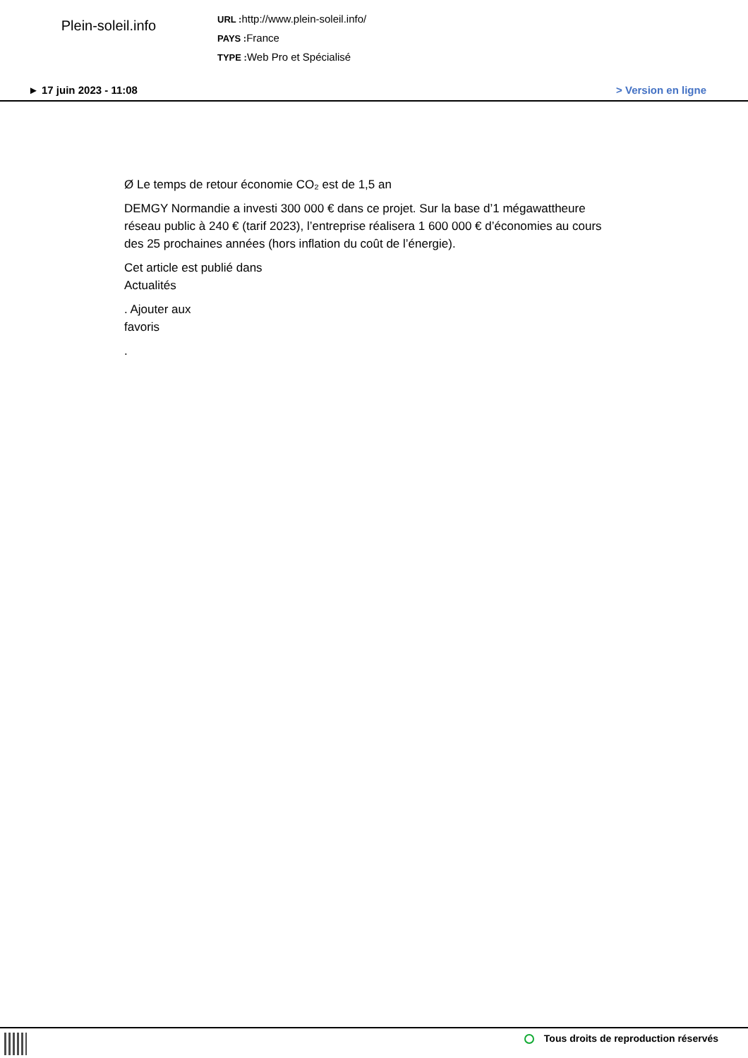Plein-soleil.info
URL : http://www.plein-soleil.info/
PAYS : France
TYPE : Web Pro et Spécialisé
► 17 juin 2023 - 11:08 > Version en ligne
Ø Le temps de retour économie CO₂ est de 1,5 an
DEMGY Normandie a investi 300 000 € dans ce projet. Sur la base d’1 mégawattheure réseau public à 240 € (tarif 2023), l’entreprise réalisera 1 600 000 € d’économies au cours des 25 prochaines années (hors inflation du coût de l’énergie).
Cet article est publié dans
Actualités
. Ajouter aux
favoris
.
Tous droits de reproduction réservés